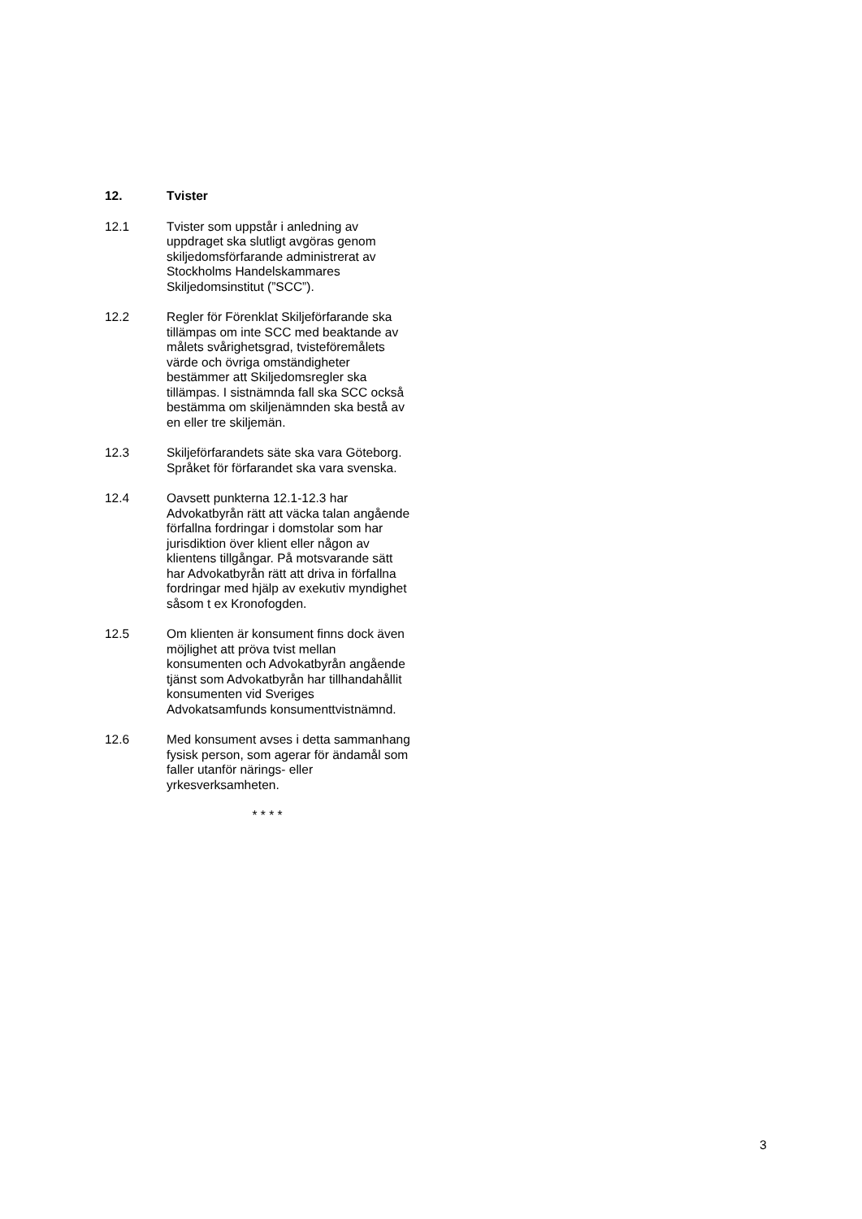12. Tvister
12.1 Tvister som uppstår i anledning av uppdraget ska slutligt avgöras genom skiljedomsförfarande administrerat av Stockholms Handelskammares Skiljedomsinstitut (”SCC”).
12.2 Regler för Förenklat Skiljeförfarande ska tillämpas om inte SCC med beaktande av målets svårighetsgrad, tvisteföremålets värde och övriga omständigheter bestämmer att Skiljedomsregler ska tillämpas. I sistnämnda fall ska SCC också bestämma om skiljenämnden ska bestå av en eller tre skiljemän.
12.3 Skiljeförfarandets säte ska vara Göteborg. Språket för förfarandet ska vara svenska.
12.4 Oavsett punkterna 12.1-12.3 har Advokatbyrån rätt att väcka talan angående förfallna fordringar i domstolar som har jurisdiktion över klient eller någon av klientens tillgångar. På motsvarande sätt har Advokatbyrån rätt att driva in förfallna fordringar med hjälp av exekutiv myndighet såsom t ex Kronofogden.
12.5 Om klienten är konsument finns dock även möjlighet att pröva tvist mellan konsumenten och Advokatbyrån angående tjänst som Advokatbyrån har tillhandahållit konsumenten vid Sveriges Advokatsamfunds konsumenttvistnämnd.
12.6 Med konsument avses i detta sammanhang fysisk person, som agerar för ändamål som faller utanför närings- eller yrkesverksamheten.
* * * *
3